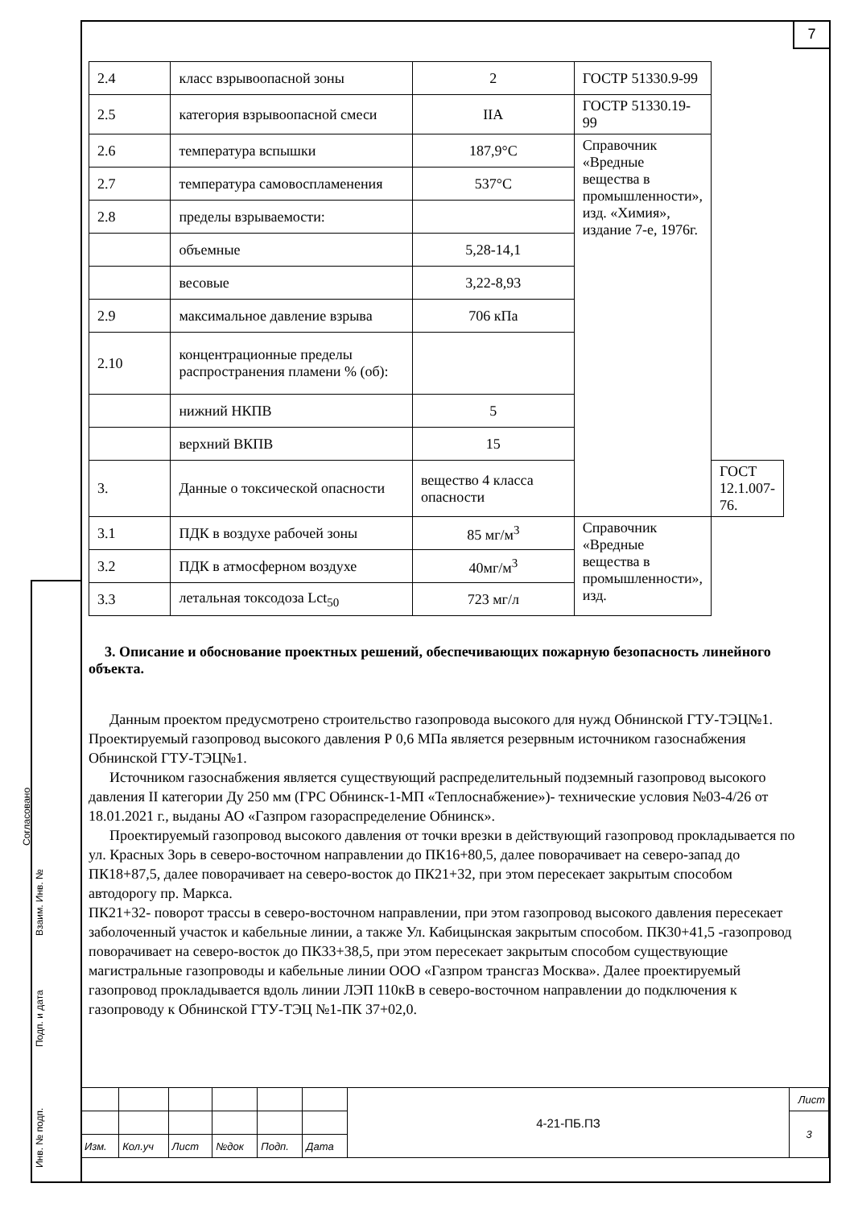7
Согласовано
Взаим. Инв. №
Подп. и дата
Инв. № подп.
| 2.4 | класс взрывоопасной зоны | 2 | ГОСТР 51330.9-99 | |
| 2.5 | категория взрывоопасной смеси | IIA | ГОСТР 51330.19-99 | |
| 2.6 | температура вспышки | 187,9°C | Справочник «Вредные вещества в промышленности», изд. «Химия», издание 7-е, 1976г. | |
| 2.7 | температура самовоспламенения | 537°C | | |
| 2.8 | пределы взрываемости: | | | |
| | объемные | 5,28-14,1 | | |
| | весовые | 3,22-8,93 | | |
| 2.9 | максимальное давление взрыва | 706 кПа | | |
| 2.10 | концентрационные пределы распространения пламени % (об): | | | |
| | нижний НКПВ | 5 | | |
| | верхний ВКПВ | 15 | | |
| 3. | Данные о токсической опасности | вещество 4 класса опасности | | ГОСТ 12.1.007-76. |
| 3.1 | ПДК в воздухе рабочей зоны | 85 мг/м<sup>3</sup> | Справочник «Вредные вещества в промышленности», изд. | |
| 3.2 | ПДК в атмосферном воздухе | 40мг/м<sup>3</sup> | | |
| 3.3 | летальная токсодоза Lct<sub>50</sub> | 723 мг/л | | |
3. Описание и обоснование проектных решений, обеспечивающих пожарную безопасность линейного объекта.
Данным проектом предусмотрено строительство газопровода высокого для нужд Обнинской ГТУ-ТЭЦ№1. Проектируемый газопровод высокого давления Р 0,6 МПа является резервным источником газоснабжения Обнинской ГТУ-ТЭЦ№1.
Источником газоснабжения является существующий распределительный подземный газопровод высокого давления II категории Ду 250 мм (ГРС Обнинск-1-МП «Теплоснабжение»)- технические условия №03-4/26 от 18.01.2021 г., выданы АО «Газпром газораспределение Обнинск».
Проектируемый газопровод высокого давления от точки врезки в действующий газопровод прокладывается по ул. Красных Зорь в северо-восточном направлении до ПК16+80,5, далее поворачивает на северо-запад до ПК18+87,5, далее поворачивает на северо-восток до ПК21+32, при этом пересекает закрытым способом автодорогу пр. Маркса.
ПК21+32- поворот трассы в северо-восточном направлении, при этом газопровод высокого давления пересекает заболоченный участок и кабельные линии, а также Ул. Кабицынская закрытым способом. ПК30+41,5 -газопровод поворачивает на северо-восток до ПК33+38,5, при этом пересекает закрытым способом существующие магистральные газопроводы и кабельные линии ООО «Газпром трансгаз Москва». Далее проектируемый газопровод прокладывается вдоль линии ЛЭП 110кВ в северо-восточном направлении до подключения к газопроводу к Обнинской ГТУ-ТЭЦ №1-ПК 37+02,0.
| | | | | | | 4-21-ПБ.ПЗ | Лист |
| | | | | | | | 3 |
| Изм. | Кол.уч | Лист | №док | Подп. | Дата | | |